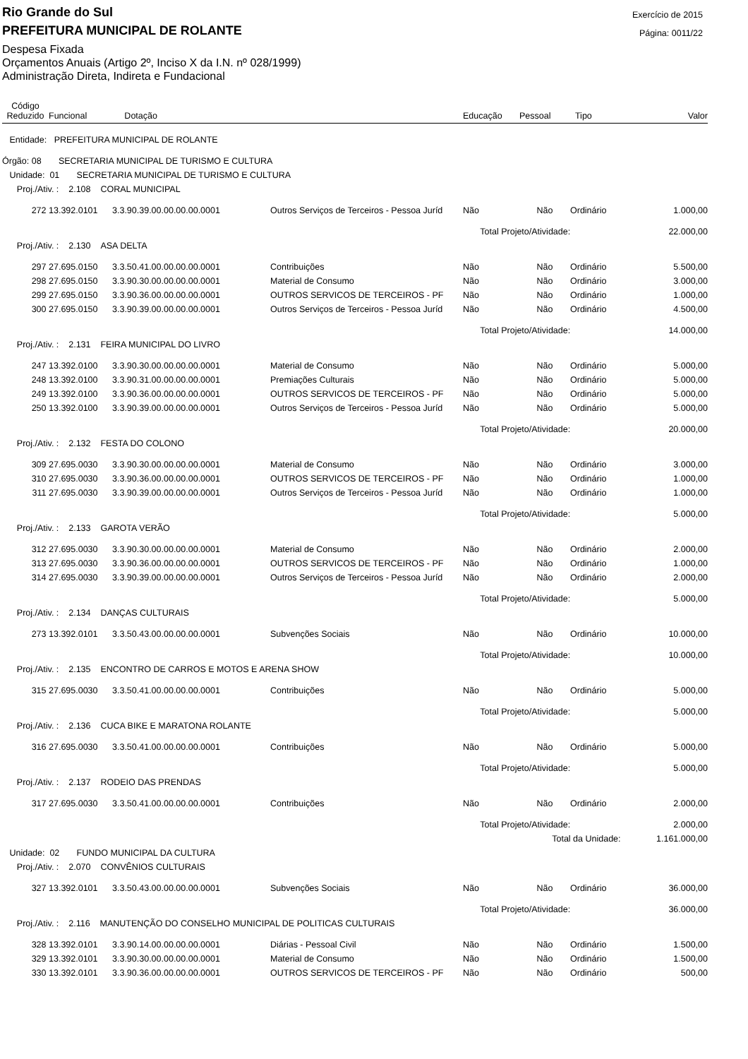Rio Grande do Sul
PREFEITURA MUNICIPAL DE ROLANTE
Exercício de 2015
Página: 0011/22
Despesa Fixada
Orçamentos Anuais (Artigo 2º, Inciso X da I.N. nº 028/1999)
Administração Direta, Indireta e Fundacional
| Código Reduzido | Funcional | Dotação | | Educação | Pessoal | Tipo | Valor |
| --- | --- | --- | --- | --- | --- | --- | --- |
| Entidade: PREFEITURA MUNICIPAL DE ROLANTE | | | | | | | |
| Órgão: 08 SECRETARIA MUNICIPAL DE TURISMO E CULTURA | | | | | | | |
| Unidade: 01 SECRETARIA MUNICIPAL DE TURISMO E CULTURA | | | | | | | |
| Proj./Ativ. : 2.108 CORAL MUNICIPAL | | | | | | | |
| 272 | 13.392.0101 | 3.3.90.39.00.00.00.00.0001 | Outros Serviços de Terceiros - Pessoa Juríd | Não | Não | Ordinário | 1.000,00 |
| | | | | Total Projeto/Atividade: | | | 22.000,00 |
| Proj./Ativ. : 2.130 ASA DELTA | | | | | | | |
| 297 | 27.695.0150 | 3.3.50.41.00.00.00.00.0001 | Contribuições | Não | Não | Ordinário | 5.500,00 |
| 298 | 27.695.0150 | 3.3.90.30.00.00.00.00.0001 | Material de Consumo | Não | Não | Ordinário | 3.000,00 |
| 299 | 27.695.0150 | 3.3.90.36.00.00.00.00.0001 | OUTROS SERVICOS DE TERCEIROS - PF | Não | Não | Ordinário | 1.000,00 |
| 300 | 27.695.0150 | 3.3.90.39.00.00.00.00.0001 | Outros Serviços de Terceiros - Pessoa Juríd | Não | Não | Ordinário | 4.500,00 |
| | | | | Total Projeto/Atividade: | | | 14.000,00 |
| Proj./Ativ. : 2.131 FEIRA MUNICIPAL DO LIVRO | | | | | | | |
| 247 | 13.392.0100 | 3.3.90.30.00.00.00.00.0001 | Material de Consumo | Não | Não | Ordinário | 5.000,00 |
| 248 | 13.392.0100 | 3.3.90.31.00.00.00.00.0001 | Premiações Culturais | Não | Não | Ordinário | 5.000,00 |
| 249 | 13.392.0100 | 3.3.90.36.00.00.00.00.0001 | OUTROS SERVICOS DE TERCEIROS - PF | Não | Não | Ordinário | 5.000,00 |
| 250 | 13.392.0100 | 3.3.90.39.00.00.00.00.0001 | Outros Serviços de Terceiros - Pessoa Juríd | Não | Não | Ordinário | 5.000,00 |
| | | | | Total Projeto/Atividade: | | | 20.000,00 |
| Proj./Ativ. : 2.132 FESTA DO COLONO | | | | | | | |
| 309 | 27.695.0030 | 3.3.90.30.00.00.00.00.0001 | Material de Consumo | Não | Não | Ordinário | 3.000,00 |
| 310 | 27.695.0030 | 3.3.90.36.00.00.00.00.0001 | OUTROS SERVICOS DE TERCEIROS - PF | Não | Não | Ordinário | 1.000,00 |
| 311 | 27.695.0030 | 3.3.90.39.00.00.00.00.0001 | Outros Serviços de Terceiros - Pessoa Juríd | Não | Não | Ordinário | 1.000,00 |
| | | | | Total Projeto/Atividade: | | | 5.000,00 |
| Proj./Ativ. : 2.133 GAROTA VERÃO | | | | | | | |
| 312 | 27.695.0030 | 3.3.90.30.00.00.00.00.0001 | Material de Consumo | Não | Não | Ordinário | 2.000,00 |
| 313 | 27.695.0030 | 3.3.90.36.00.00.00.00.0001 | OUTROS SERVICOS DE TERCEIROS - PF | Não | Não | Ordinário | 1.000,00 |
| 314 | 27.695.0030 | 3.3.90.39.00.00.00.00.0001 | Outros Serviços de Terceiros - Pessoa Juríd | Não | Não | Ordinário | 2.000,00 |
| | | | | Total Projeto/Atividade: | | | 5.000,00 |
| Proj./Ativ. : 2.134 DANÇAS CULTURAIS | | | | | | | |
| 273 | 13.392.0101 | 3.3.50.43.00.00.00.00.0001 | Subvenções Sociais | Não | Não | Ordinário | 10.000,00 |
| | | | | Total Projeto/Atividade: | | | 10.000,00 |
| Proj./Ativ. : 2.135 ENCONTRO DE CARROS E MOTOS E ARENA SHOW | | | | | | | |
| 315 | 27.695.0030 | 3.3.50.41.00.00.00.00.0001 | Contribuições | Não | Não | Ordinário | 5.000,00 |
| | | | | Total Projeto/Atividade: | | | 5.000,00 |
| Proj./Ativ. : 2.136 CUCA BIKE E MARATONA ROLANTE | | | | | | | |
| 316 | 27.695.0030 | 3.3.50.41.00.00.00.00.0001 | Contribuições | Não | Não | Ordinário | 5.000,00 |
| | | | | Total Projeto/Atividade: | | | 5.000,00 |
| Proj./Ativ. : 2.137 RODEIO DAS PRENDAS | | | | | | | |
| 317 | 27.695.0030 | 3.3.50.41.00.00.00.00.0001 | Contribuições | Não | Não | Ordinário | 2.000,00 |
| | | | | Total Projeto/Atividade: | | | 2.000,00 |
| | | | | Total da Unidade: | | | 1.161.000,00 |
| Unidade: 02 FUNDO MUNICIPAL DA CULTURA | | | | | | | |
| Proj./Ativ. : 2.070 CONVÊNIOS CULTURAIS | | | | | | | |
| 327 | 13.392.0101 | 3.3.50.43.00.00.00.00.0001 | Subvenções Sociais | Não | Não | Ordinário | 36.000,00 |
| | | | | Total Projeto/Atividade: | | | 36.000,00 |
| Proj./Ativ. : 2.116 MANUTENÇÃO DO CONSELHO MUNICIPAL DE POLITICAS CULTURAIS | | | | | | | |
| 328 | 13.392.0101 | 3.3.90.14.00.00.00.00.0001 | Diárias - Pessoal Civil | Não | Não | Ordinário | 1.500,00 |
| 329 | 13.392.0101 | 3.3.90.30.00.00.00.00.0001 | Material de Consumo | Não | Não | Ordinário | 1.500,00 |
| 330 | 13.392.0101 | 3.3.90.36.00.00.00.00.0001 | OUTROS SERVICOS DE TERCEIROS - PF | Não | Não | Ordinário | 500,00 |